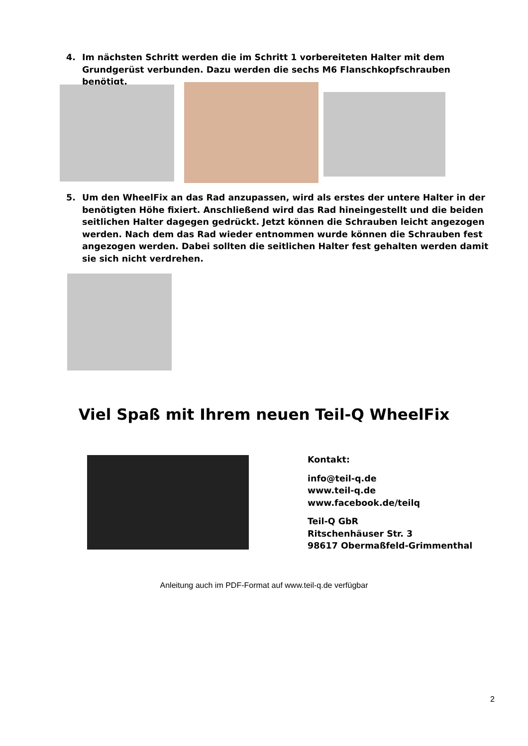4. Im nächsten Schritt werden die im Schritt 1 vorbereiteten Halter mit dem Grundgerüst verbunden. Dazu werden die sechs M6 Flanschkopfschrauben benötigt.
5. Um den WheelFix an das Rad anzupassen, wird als erstes der untere Halter in der benötigten Höhe fixiert. Anschließend wird das Rad hineingestellt und die beiden seitlichen Halter dagegen gedrückt. Jetzt können die Schrauben leicht angezogen werden. Nach dem das Rad wieder entnommen wurde können die Schrauben fest angezogen werden. Dabei sollten die seitlichen Halter fest gehalten werden damit sie sich nicht verdrehen.
Viel Spaß mit Ihrem neuen Teil-Q WheelFix
Kontakt:
info@teil-q.de
www.teil-q.de
www.facebook.de/teilq
Teil-Q GbR
Ritschenhäuser Str. 3
98617 Obermaßfeld-Grimmenthal
Anleitung auch im PDF-Format auf www.teil-q.de verfügbar
2